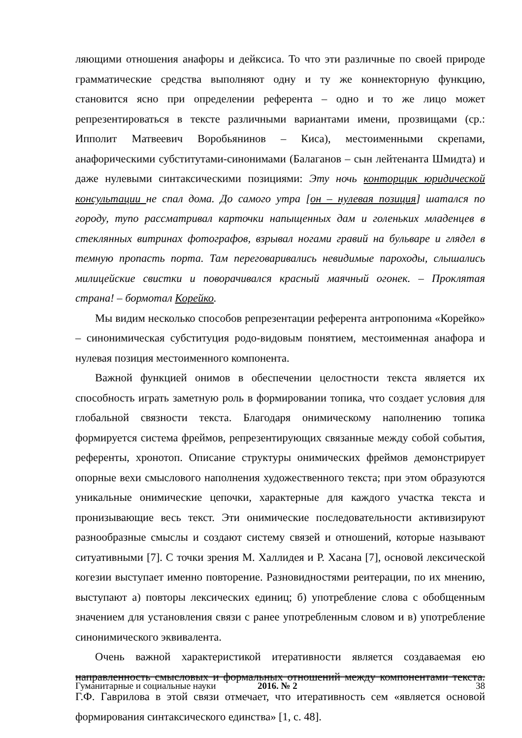ляющими отношения анафоры и дейксиса. То что эти различные по своей природе грамматические средства выполняют одну и ту же коннекторную функцию, становится ясно при определении референта – одно и то же лицо может репрезентироваться в тексте различными вариантами имени, прозвищами (ср.: Ипполит Матвеевич Воробьянинов – Киса), местоименными скрепами, анафорическими субститутами-синонимами (Балаганов – сын лейтенанта Шмидта) и даже нулевыми синтаксическими позициями: Эту ночь конторщик юридической консультации не спал дома. До самого утра [он – нулевая позиция] шатался по городу, тупо рассматривал карточки напыщенных дам и голеньких младенцев в стеклянных витринах фотографов, взрывал ногами гравий на бульваре и глядел в темную пропасть порта. Там переговаривались невидимые пароходы, слышались милицейские свистки и поворачивался красный маячный огонек. – Проклятая страна! – бормотал Корейко.
Мы видим несколько способов репрезентации референта антропонима «Корейко» – синонимическая субституция родо-видовым понятием, местоименная анафора и нулевая позиция местоименного компонента.
Важной функцией онимов в обеспечении целостности текста является их способность играть заметную роль в формировании топика, что создает условия для глобальной связности текста. Благодаря онимическому наполнению топика формируется система фреймов, репрезентирующих связанные между собой события, референты, хронотоп. Описание структуры онимических фреймов демонстрирует опорные вехи смыслового наполнения художественного текста; при этом образуются уникальные онимические цепочки, характерные для каждого участка текста и пронизывающие весь текст. Эти онимические последовательности активизируют разнообразные смыслы и создают систему связей и отношений, которые называют ситуативными [7]. С точки зрения М. Халлидея и Р. Хасана [7], основой лексической когезии выступает именно повторение. Разновидностями реитерации, по их мнению, выступают а) повторы лексических единиц; б) употребление слова с обобщенным значением для установления связи с ранее употребленным словом и в) употребление синонимического эквивалента.
Очень важной характеристикой итеративности является создаваемая ею направленность смысловых и формальных отношений между компонентами текста. Г.Ф. Гаврилова в этой связи отмечает, что итеративность сем «является основой формирования синтаксического единства» [1, с. 48].
Гуманитарные и социальные науки 2016. № 2 38